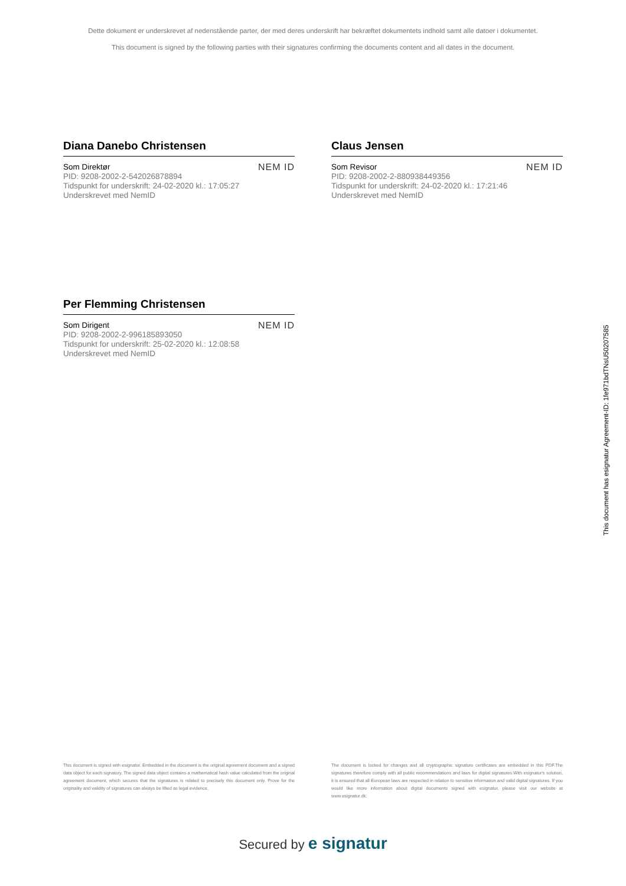Dette dokument er underskrevet af nedenstående parter, der med deres underskrift har bekræftet dokumentets indhold samt alle datoer i dokumentet.
This document is signed by the following parties with their signatures confirming the documents content and all dates in the document.
Diana Danebo Christensen
Som Direktør
PID: 9208-2002-2-542026878894
Tidspunkt for underskrift: 24-02-2020 kl.: 17:05:27
Underskrevet med NemID
NEM ID
Claus Jensen
Som Revisor
PID: 9208-2002-2-880938449356
Tidspunkt for underskrift: 24-02-2020 kl.: 17:21:46
Underskrevet med NemID
NEM ID
Per Flemming Christensen
Som Dirigent
PID: 9208-2002-2-996185893050
Tidspunkt for underskrift: 25-02-2020 kl.: 12:08:58
Underskrevet med NemID
NEM ID
This document is signed with esignatur. Embedded in the document is the original agreement document and a signed data object for each signatory. The signed data object contains a mathematical hash value calculated from the original agreement document, which secures that the signatures is related to precisely this document only. Prove for the originality and validity of signatures can always be lifted as legal evidence.
The document is locked for changes and all cryptographic signature certificates are embedded in this PDF.The signatures therefore comply with all public recommendations and laws for digital signatures.With esignatur's solution, it is ensured that all European laws are respected in relation to sensitive information and valid digital signatures. If you would like more information about digital documents signed with esignatur, please visit our website at www.esignatur.dk.
Secured by e signatur
This document has esignatur Agreement-ID: 1fe971bdTNsU50207585